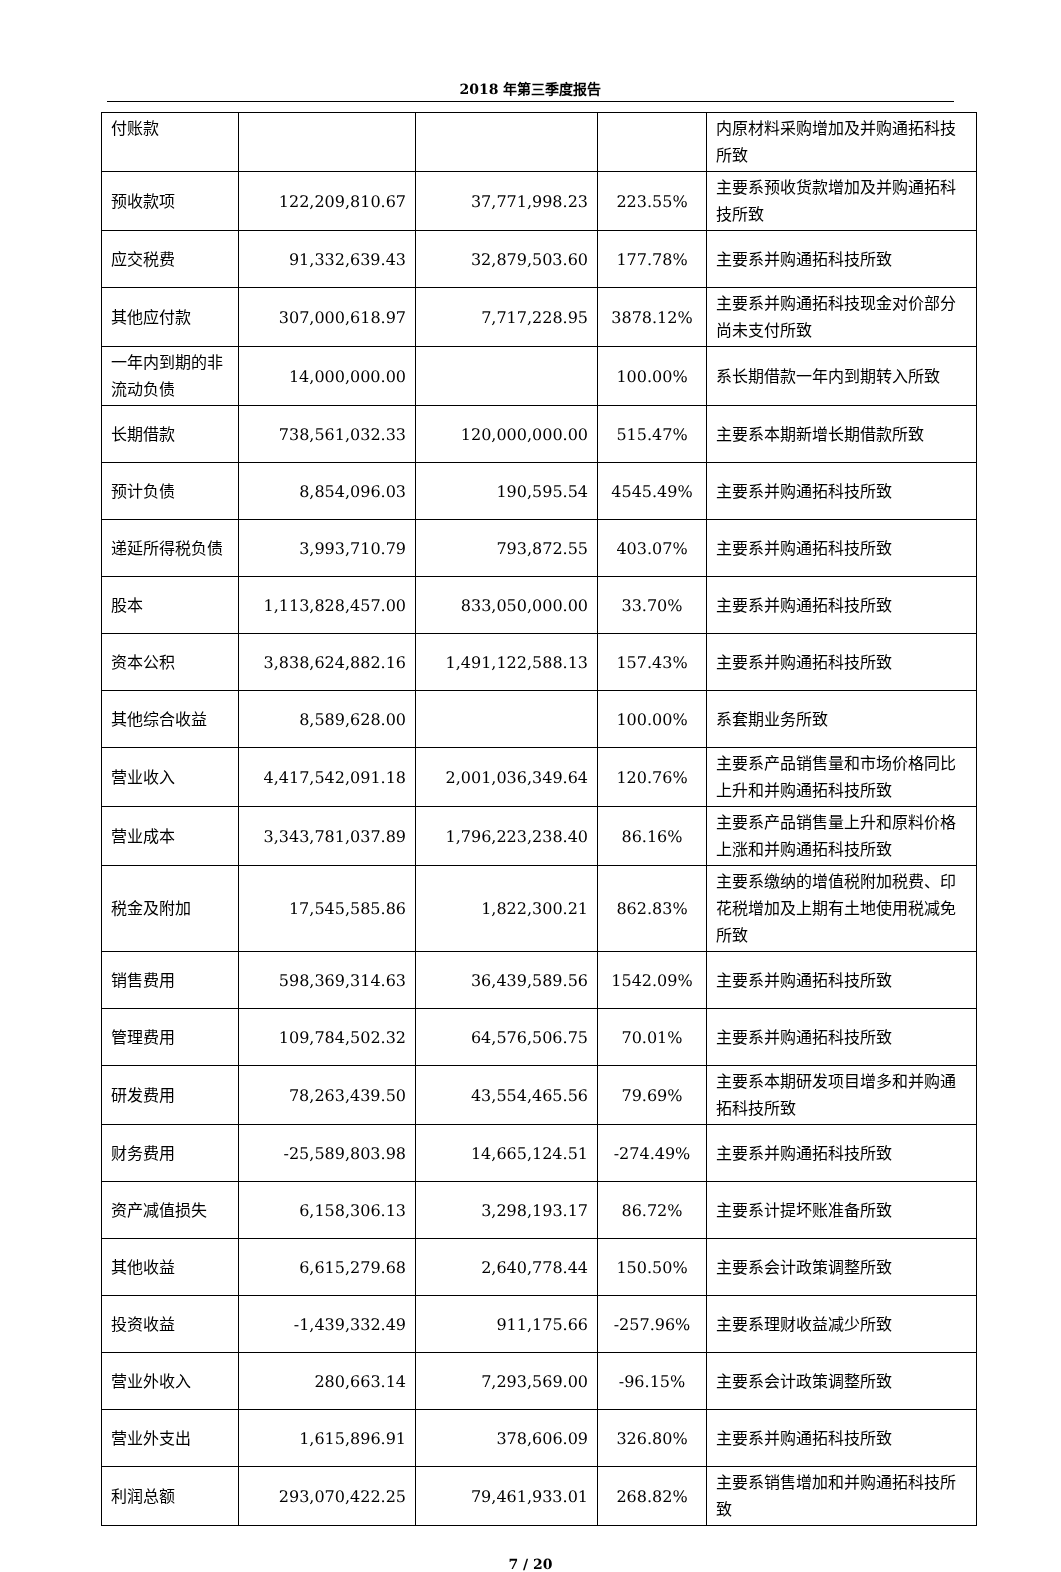2018 年第三季度报告
| 付账款 | | | | 内原材料采购增加及并购通拓科技所致 |
| 预收款项 | 122,209,810.67 | 37,771,998.23 | 223.55% | 主要系预收货款增加及并购通拓科技所致 |
| 应交税费 | 91,332,639.43 | 32,879,503.60 | 177.78% | 主要系并购通拓科技所致 |
| 其他应付款 | 307,000,618.97 | 7,717,228.95 | 3878.12% | 主要系并购通拓科技现金对价部分尚未支付所致 |
| 一年内到期的非流动负债 | 14,000,000.00 | | 100.00% | 系长期借款一年内到期转入所致 |
| 长期借款 | 738,561,032.33 | 120,000,000.00 | 515.47% | 主要系本期新增长期借款所致 |
| 预计负债 | 8,854,096.03 | 190,595.54 | 4545.49% | 主要系并购通拓科技所致 |
| 递延所得税负债 | 3,993,710.79 | 793,872.55 | 403.07% | 主要系并购通拓科技所致 |
| 股本 | 1,113,828,457.00 | 833,050,000.00 | 33.70% | 主要系并购通拓科技所致 |
| 资本公积 | 3,838,624,882.16 | 1,491,122,588.13 | 157.43% | 主要系并购通拓科技所致 |
| 其他综合收益 | 8,589,628.00 | | 100.00% | 系套期业务所致 |
| 营业收入 | 4,417,542,091.18 | 2,001,036,349.64 | 120.76% | 主要系产品销售量和市场价格同比上升和并购通拓科技所致 |
| 营业成本 | 3,343,781,037.89 | 1,796,223,238.40 | 86.16% | 主要系产品销售量上升和原料价格上涨和并购通拓科技所致 |
| 税金及附加 | 17,545,585.86 | 1,822,300.21 | 862.83% | 主要系缴纳的增值税附加税费、印花税增加及上期有土地使用税减免所致 |
| 销售费用 | 598,369,314.63 | 36,439,589.56 | 1542.09% | 主要系并购通拓科技所致 |
| 管理费用 | 109,784,502.32 | 64,576,506.75 | 70.01% | 主要系并购通拓科技所致 |
| 研发费用 | 78,263,439.50 | 43,554,465.56 | 79.69% | 主要系本期研发项目增多和并购通拓科技所致 |
| 财务费用 | -25,589,803.98 | 14,665,124.51 | -274.49% | 主要系并购通拓科技所致 |
| 资产减值损失 | 6,158,306.13 | 3,298,193.17 | 86.72% | 主要系计提坏账准备所致 |
| 其他收益 | 6,615,279.68 | 2,640,778.44 | 150.50% | 主要系会计政策调整所致 |
| 投资收益 | -1,439,332.49 | 911,175.66 | -257.96% | 主要系理财收益减少所致 |
| 营业外收入 | 280,663.14 | 7,293,569.00 | -96.15% | 主要系会计政策调整所致 |
| 营业外支出 | 1,615,896.91 | 378,606.09 | 326.80% | 主要系并购通拓科技所致 |
| 利润总额 | 293,070,422.25 | 79,461,933.01 | 268.82% | 主要系销售增加和并购通拓科技所致 |
7 / 20